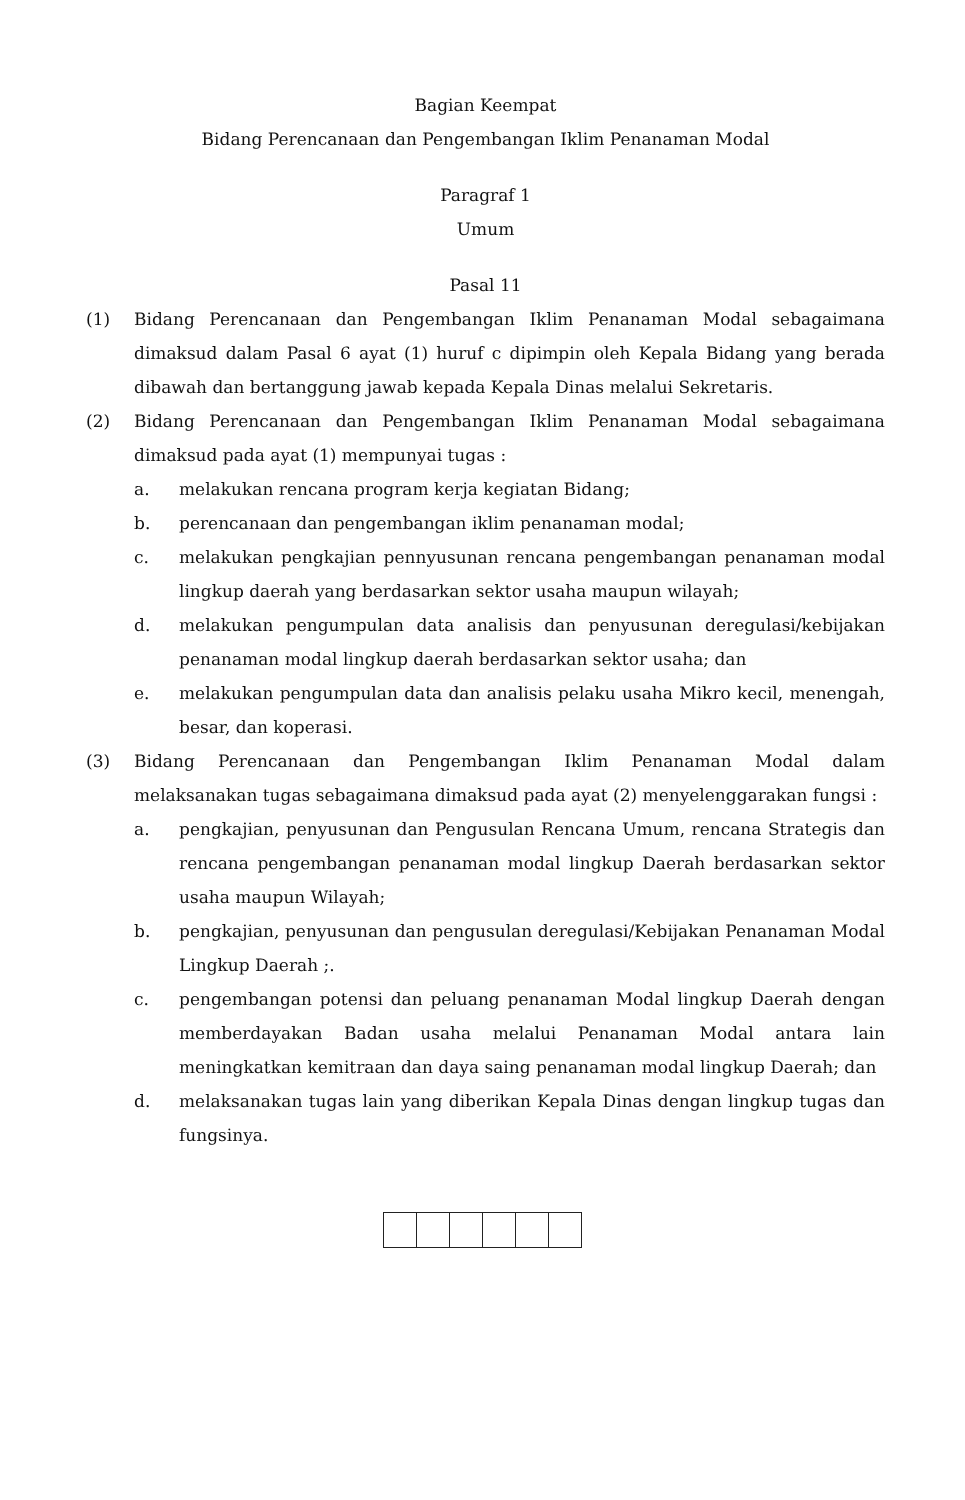Bagian Keempat
Bidang Perencanaan dan Pengembangan Iklim Penanaman Modal
Paragraf 1
Umum
Pasal 11
(1) Bidang Perencanaan dan Pengembangan Iklim Penanaman Modal sebagaimana dimaksud dalam Pasal 6 ayat (1) huruf c dipimpin oleh Kepala Bidang yang berada dibawah dan bertanggung jawab kepada Kepala Dinas melalui Sekretaris.
(2) Bidang Perencanaan dan Pengembangan Iklim Penanaman Modal sebagaimana dimaksud pada ayat (1) mempunyai tugas :
a. melakukan rencana program kerja kegiatan Bidang;
b. perencanaan dan pengembangan iklim penanaman modal;
c. melakukan pengkajian pennyusunan rencana pengembangan penanaman modal lingkup daerah yang berdasarkan sektor usaha maupun wilayah;
d. melakukan pengumpulan data analisis dan penyusunan deregulasi/kebijakan penanaman modal lingkup daerah berdasarkan sektor usaha; dan
e. melakukan pengumpulan data dan analisis pelaku usaha Mikro kecil, menengah, besar, dan koperasi.
(3) Bidang Perencanaan dan Pengembangan Iklim Penanaman Modal dalam melaksanakan tugas sebagaimana dimaksud pada ayat (2) menyelenggarakan fungsi :
a. pengkajian, penyusunan dan Pengusulan Rencana Umum, rencana Strategis dan rencana pengembangan penanaman modal lingkup Daerah berdasarkan sektor usaha maupun Wilayah;
b. pengkajian, penyusunan dan pengusulan deregulasi/Kebijakan Penanaman Modal Lingkup Daerah ;.
c. pengembangan potensi dan peluang penanaman Modal lingkup Daerah dengan memberdayakan Badan usaha melalui Penanaman Modal antara lain meningkatkan kemitraan dan daya saing penanaman modal lingkup Daerah; dan
d. melaksanakan tugas lain yang diberikan Kepala Dinas dengan lingkup tugas dan fungsinya.